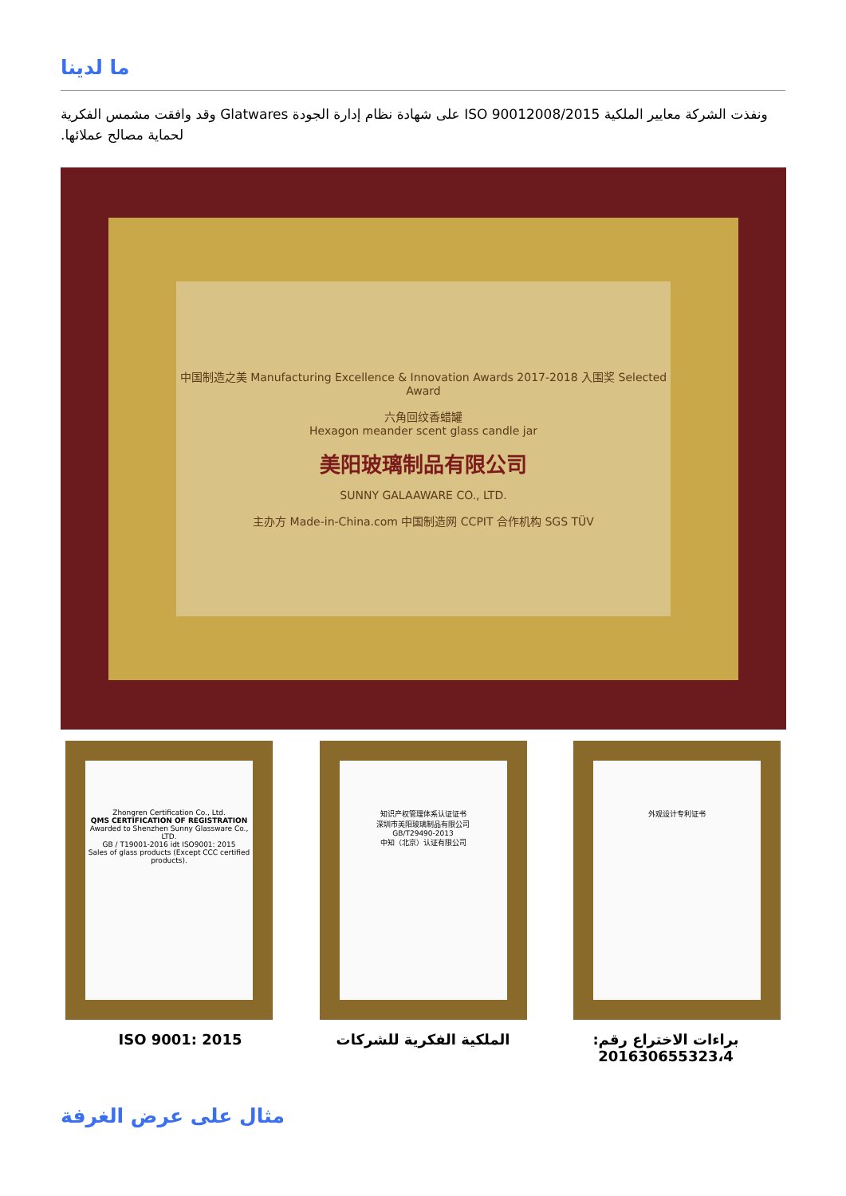ما لدينا
ونفذت الشركة معايير الملكية ISO 90012008/2015 على شهادة نظام إدارة الجودة Glatwares وقد وافقت مشمس الفكرية لحماية مصالح عملائها.
中国制造之美 Manufacturing Excellence & Innovation Awards 2017-2018 入围奖 Selected Award
六角回纹香蜡罐
Hexagon meander scent glass candle jar
美阳玻璃制品有限公司
SUNNY GALAAWARE CO., LTD.
主办方 Made-in-China.com 中国制造网 CCPIT 合作机构 SGS TÜV
Zhongren Certification Co., Ltd.
QMS CERTIFICATION OF REGISTRATION
Awarded to Shenzhen Sunny Glassware Co., LTD.
GB / T19001-2016 idt ISO9001: 2015
Sales of glass products (Except CCC certified products).
知识产权管理体系认证证书
深圳市美阳玻璃制品有限公司
GB/T29490-2013
中知（北京）认证有限公司
外观设计专利证书
ISO 9001: 2015 الملكية الفكرية للشركات براءات الاختراع رقم: 201630655323،4
مثال على عرض الغرفة